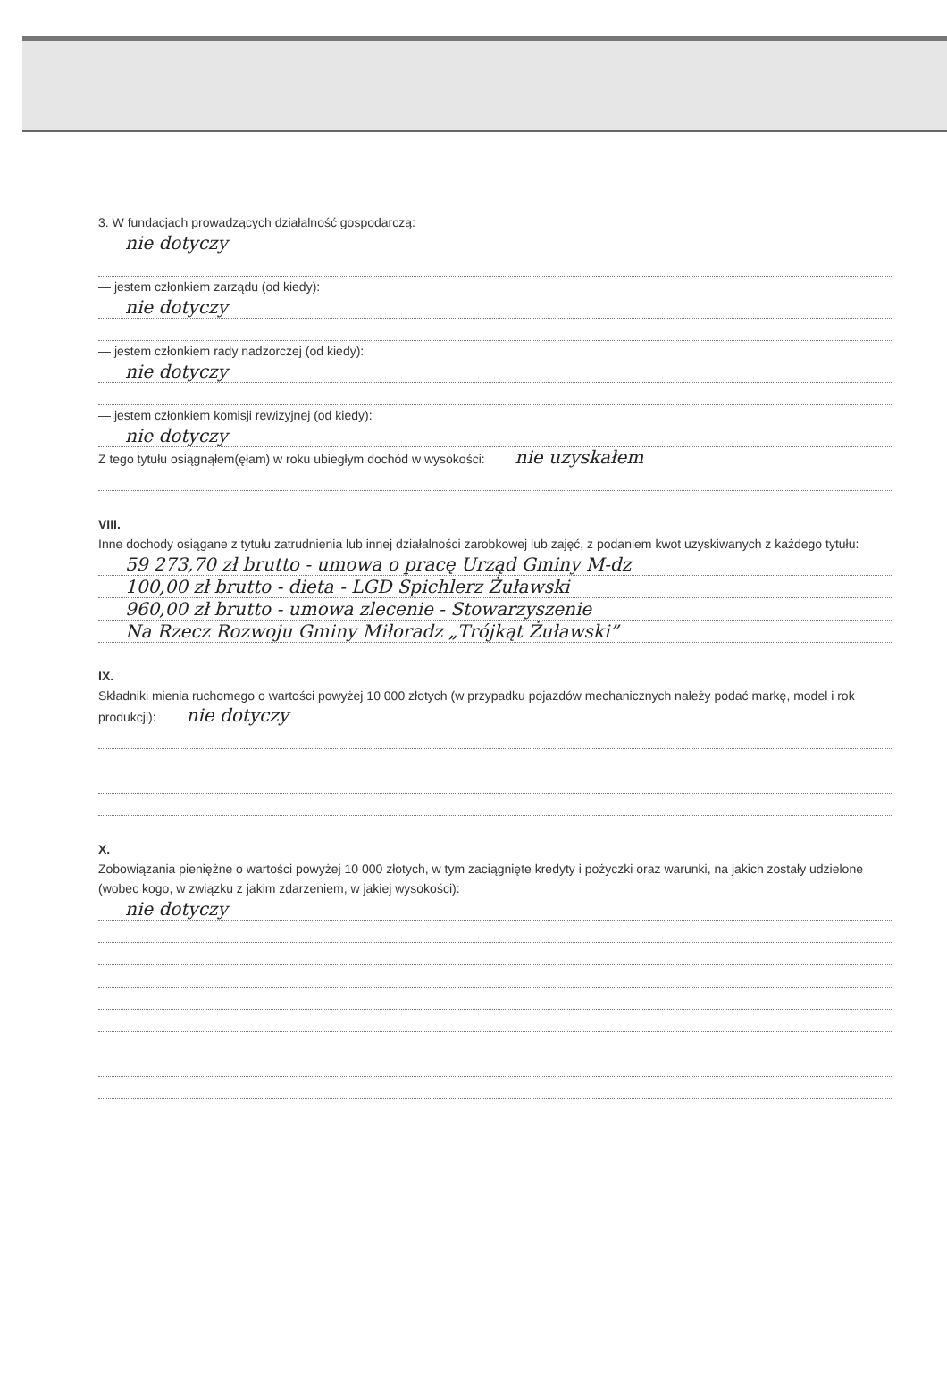3. W fundacjach prowadzących działalność gospodarczą:
nie dotyczy
— jestem członkiem zarządu (od kiedy):
nie dotyczy
— jestem członkiem rady nadzorczej (od kiedy):
nie dotyczy
— jestem członkiem komisji rewizyjnej (od kiedy):
nie dotyczy
Z tego tytułu osiągnąłem(ęłam) w roku ubiegłym dochód w wysokości: nie uzyskałem
VIII.
Inne dochody osiągane z tytułu zatrudnienia lub innej działalności zarobkowej lub zajęć, z podaniem kwot uzyskiwanych z każdego tytułu:
59 273,70 zł brutto - umowa o pracę Urząd Gminy M-dz
100,00 zł brutto - dieta - LGD Spichlerz Żuławski
960,00 zł brutto - umowa zlecenie - Stowarzyszenie
Na Rzecz Rozwoju Gminy Miłoradz „Trójkąt Żuławski”
IX.
Składniki mienia ruchomego o wartości powyżej 10 000 złotych (w przypadku pojazdów mechanicznych należy podać markę, model i rok produkcji): nie dotyczy
X.
Zobowiązania pieniężne o wartości powyżej 10 000 złotych, w tym zaciągnięte kredyty i pożyczki oraz warunki, na jakich zostały udzielone (wobec kogo, w związku z jakim zdarzeniem, w jakiej wysokości):
nie dotyczy